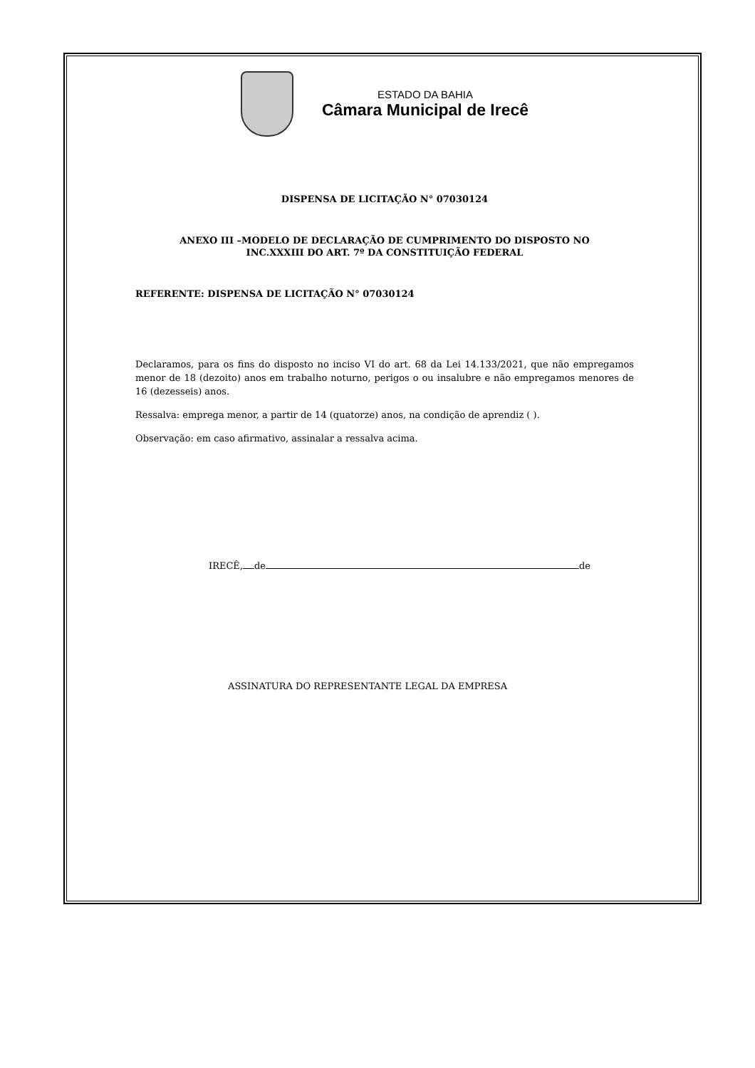ESTADO DA BAHIA
Câmara Municipal de Irecê
DISPENSA DE LICITAÇÃO N° 07030124
ANEXO III –MODELO DE DECLARAÇÃO DE CUMPRIMENTO DO DISPOSTO NO
INC.XXXIII DO ART. 7º DA CONSTITUIÇÃO FEDERAL
REFERENTE: DISPENSA DE LICITAÇÃO N° 07030124
Declaramos, para os fins do disposto no inciso VI do art. 68 da Lei 14.133/2021, que não empregamos menor de 18 (dezoito) anos em trabalho noturno, perigos o ou insalubre e não empregamos menores de 16 (dezesseis) anos.
Ressalva: emprega menor, a partir de 14 (quatorze) anos, na condição de aprendiz ( ).
Observação: em caso afirmativo, assinalar a ressalva acima.
IRECÊ, de de
ASSINATURA DO REPRESENTANTE LEGAL DA EMPRESA